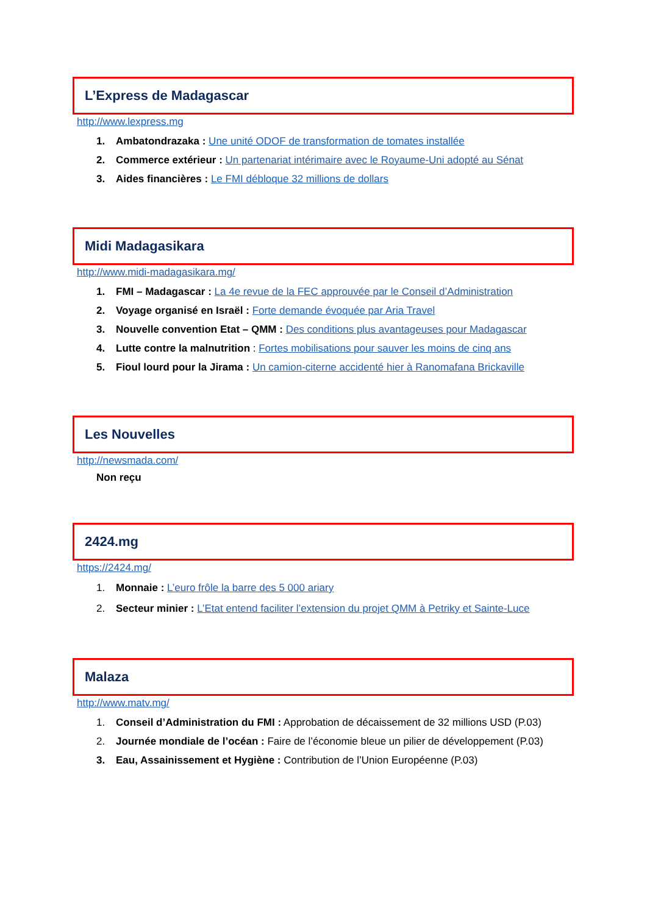L’Express de Madagascar
http://www.lexpress.mg
1. Ambatondrazaka : Une unité ODOF de transformation de tomates installée
2. Commerce extérieur : Un partenariat intérimaire avec le Royaume-Uni adopté au Sénat
3. Aides financières : Le FMI débloque 32 millions de dollars
Midi Madagasikara
http://www.midi-madagasikara.mg/
1. FMI – Madagascar : La 4e revue de la FEC approuvée par le Conseil d’Administration
2. Voyage organisé en Israël : Forte demande évoquée par Aria Travel
3. Nouvelle convention Etat – QMM : Des conditions plus avantageuses pour Madagascar
4. Lutte contre la malnutrition : Fortes mobilisations pour sauver les moins de cinq ans
5. Fioul lourd pour la Jirama : Un camion-citerne accidenté hier à Ranomafana Brickaville
Les Nouvelles
http://newsmada.com/
Non reçu
2424.mg
https://2424.mg/
1. Monnaie : L’euro frôle la barre des 5 000 ariary
2. Secteur minier : L’Etat entend faciliter l’extension du projet QMM à Petriky et Sainte-Luce
Malaza
http://www.matv.mg/
1. Conseil d’Administration du FMI : Approbation de décaissement de 32 millions USD (P.03)
2. Journée mondiale de l’océan : Faire de l’économie bleue un pilier de développement (P.03)
3. Eau, Assainissement et Hygiène : Contribution de l’Union Européenne (P.03)